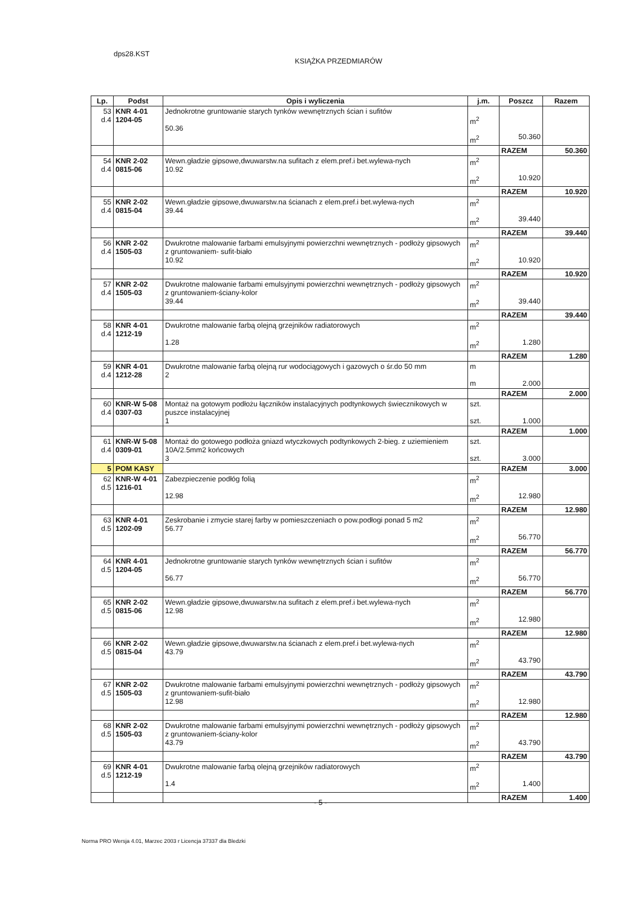dps28.KST KSIĄŻKA PRZEDMIARÓW
| Lp. | Podst | Opis i wyliczenia | j.m. | Poszcz | Razem |
| --- | --- | --- | --- | --- | --- |
| 53 d.4 | KNR 4-01 1204-05 | Jednokrotne gruntowanie starych tynków wewnętrznych ścian i sufitów 50.36 | m<sup>2</sup> m<sup>2</sup> | 50.360 | |
| | | | | RAZEM | 50.360 |
| 54 d.4 | KNR 2-02 0815-06 | Wewn.gładzie gipsowe,dwuwarstw.na sufitach z elem.pref.i bet.wylewa-nych 10.92 | m<sup>2</sup> m<sup>2</sup> | 10.920 | |
| | | | | RAZEM | 10.920 |
| 55 d.4 | KNR 2-02 0815-04 | Wewn.gładzie gipsowe,dwuwarstw.na ścianach z elem.pref.i bet.wylewa-nych 39.44 | m<sup>2</sup> m<sup>2</sup> | 39.440 | |
| | | | | RAZEM | 39.440 |
| 56 d.4 | KNR 2-02 1505-03 | Dwukrotne malowanie farbami emulsyjnymi powierzchni wewnętrznych - podłoży gipsowych z gruntowaniem- sufit-biało 10.92 | m<sup>2</sup> m<sup>2</sup> | 10.920 | |
| | | | | RAZEM | 10.920 |
| 57 d.4 | KNR 2-02 1505-03 | Dwukrotne malowanie farbami emulsyjnymi powierzchni wewnętrznych - podłoży gipsowych z gruntowaniem-ściany-kolor 39.44 | m<sup>2</sup> m<sup>2</sup> | 39.440 | |
| | | | | RAZEM | 39.440 |
| 58 d.4 | KNR 4-01 1212-19 | Dwukrotne malowanie farbą olejną grzejników radiatorowych 1.28 | m<sup>2</sup> m<sup>2</sup> | 1.280 | |
| | | | | RAZEM | 1.280 |
| 59 d.4 | KNR 4-01 1212-28 | Dwukrotne malowanie farbą olejną rur wodociągowych i gazowych o śr.do 50 mm 2 | m m | 2.000 | |
| | | | | RAZEM | 2.000 |
| 60 d.4 | KNR-W 5-08 0307-03 | Montaż na gotowym podłożu łączników instalacyjnych podtynkowych świecznikowych w puszce instalacyjnej 1 | szt. szt. | 1.000 | |
| | | | | RAZEM | 1.000 |
| 61 d.4 | KNR-W 5-08 0309-01 | Montaż do gotowego podłoża gniazd wtyczkowych podtynkowych 2-bieg. z uziemieniem 10A/2.5mm2 końcowych 3 | szt. szt. | 3.000 | |
| 5 | POM KASY | | | RAZEM | 3.000 |
| 62 d.5 | KNR-W 4-01 1216-01 | Zabezpieczenie podłóg folią 12.98 | m<sup>2</sup> m<sup>2</sup> | 12.980 | |
| | | | | RAZEM | 12.980 |
| 63 d.5 | KNR 4-01 1202-09 | Zeskrobanie i zmycie starej farby w pomieszczeniach o pow.podłogi ponad 5 m2 56.77 | m<sup>2</sup> m<sup>2</sup> | 56.770 | |
| | | | | RAZEM | 56.770 |
| 64 d.5 | KNR 4-01 1204-05 | Jednokrotne gruntowanie starych tynków wewnętrznych ścian i sufitów 56.77 | m<sup>2</sup> m<sup>2</sup> | 56.770 | |
| | | | | RAZEM | 56.770 |
| 65 d.5 | KNR 2-02 0815-06 | Wewn.gładzie gipsowe,dwuwarstw.na sufitach z elem.pref.i bet.wylewa-nych 12.98 | m<sup>2</sup> m<sup>2</sup> | 12.980 | |
| | | | | RAZEM | 12.980 |
| 66 d.5 | KNR 2-02 0815-04 | Wewn.gładzie gipsowe,dwuwarstw.na ścianach z elem.pref.i bet.wylewa-nych 43.79 | m<sup>2</sup> m<sup>2</sup> | 43.790 | |
| | | | | RAZEM | 43.790 |
| 67 d.5 | KNR 2-02 1505-03 | Dwukrotne malowanie farbami emulsyjnymi powierzchni wewnętrznych - podłoży gipsowych z gruntowaniem-sufit-biało 12.98 | m<sup>2</sup> m<sup>2</sup> | 12.980 | |
| | | | | RAZEM | 12.980 |
| 68 d.5 | KNR 2-02 1505-03 | Dwukrotne malowanie farbami emulsyjnymi powierzchni wewnętrznych - podłoży gipsowych z gruntowaniem-ściany-kolor 43.79 | m<sup>2</sup> m<sup>2</sup> | 43.790 | |
| | | | | RAZEM | 43.790 |
| 69 d.5 | KNR 4-01 1212-19 | Dwukrotne malowanie farbą olejną grzejników radiatorowych 1.4 | m<sup>2</sup> m<sup>2</sup> | 1.400 | |
| | | | | RAZEM | 1.400 |
- 5 -
Norma PRO Wersja 4.01, Marzec 2003 r Licencja 37337 dla Bledzki